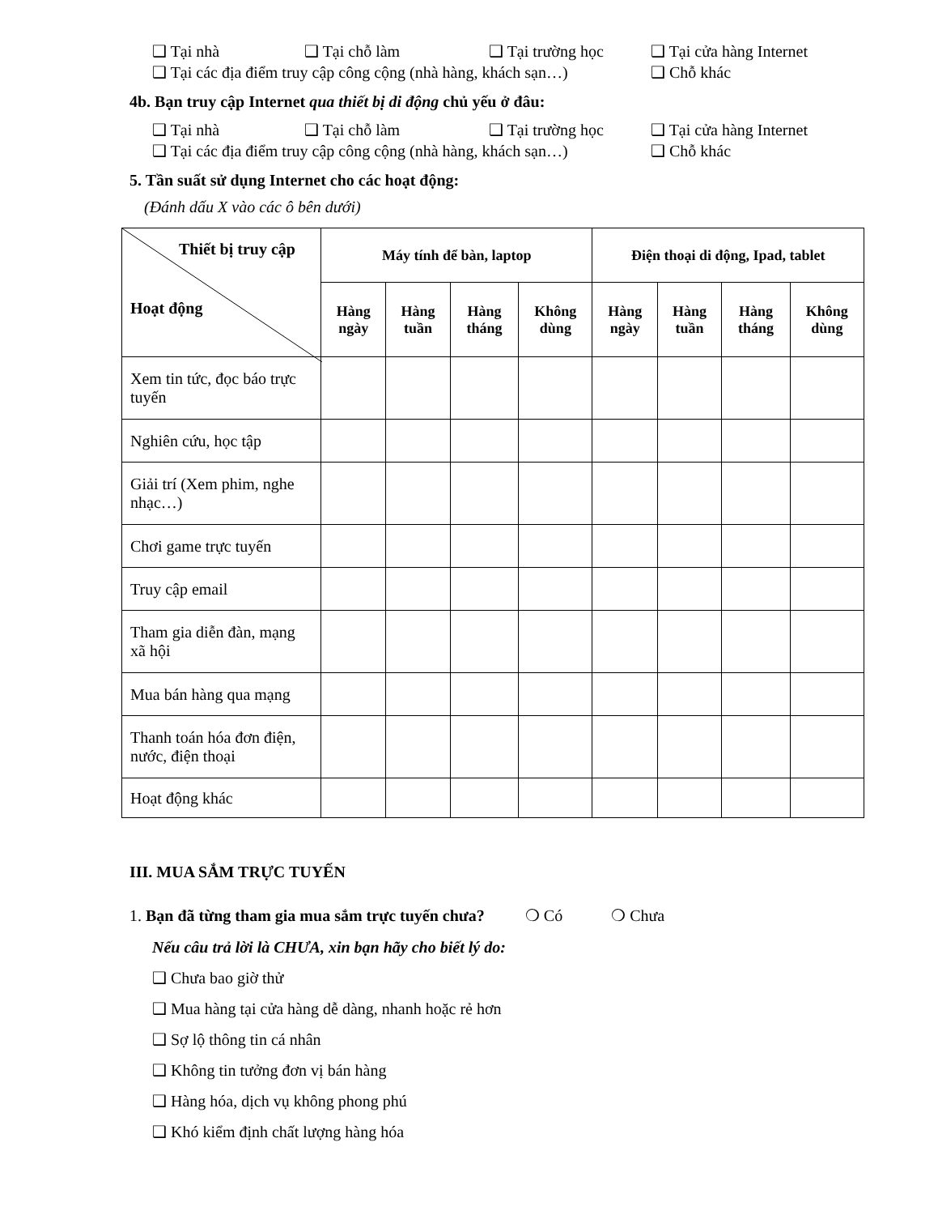❑ Tại nhà ❑ Tại chỗ làm ❑ Tại trường học ❑ Tại cửa hàng Internet
❑ Tại các địa điểm truy cập công cộng (nhà hàng, khách sạn…) ❑ Chỗ khác
4b. Bạn truy cập Internet qua thiết bị di động chủ yếu ở đâu:
❑ Tại nhà ❑ Tại chỗ làm ❑ Tại trường học ❑ Tại cửa hàng Internet
❑ Tại các địa điểm truy cập công cộng (nhà hàng, khách sạn…) ❑ Chỗ khác
5. Tần suất sử dụng Internet cho các hoạt động:
(Đánh dấu X vào các ô bên dưới)
| Thiết bị truy cập Hoạt động | Máy tính để bàn, laptop | | | | Điện thoại di động, Ipad, tablet | | | |
| --- | --- | --- | --- | --- | --- | --- | --- | --- |
| | Hàng ngày | Hàng tuần | Hàng tháng | Không dùng | Hàng ngày | Hàng tuần | Hàng tháng | Không dùng |
| Xem tin tức, đọc báo trực tuyến | | | | | | | | |
| Nghiên cứu, học tập | | | | | | | | |
| Giải trí (Xem phim, nghe nhạc…) | | | | | | | | |
| Chơi game trực tuyến | | | | | | | | |
| Truy cập email | | | | | | | | |
| Tham gia diễn đàn, mạng xã hội | | | | | | | | |
| Mua bán hàng qua mạng | | | | | | | | |
| Thanh toán hóa đơn điện, nước, điện thoại | | | | | | | | |
| Hoạt động khác | | | | | | | | |
III. MUA SẮM TRỰC TUYẾN
1. Bạn đã từng tham gia mua sắm trực tuyến chưa? ❍ Có ❍ Chưa
Nếu câu trả lời là CHƯA, xin bạn hãy cho biết lý do:
❑ Chưa bao giờ thử
❑ Mua hàng tại cửa hàng dễ dàng, nhanh hoặc rẻ hơn
❑ Sợ lộ thông tin cá nhân
❑ Không tin tưởng đơn vị bán hàng
❑ Hàng hóa, dịch vụ không phong phú
❑ Khó kiểm định chất lượng hàng hóa